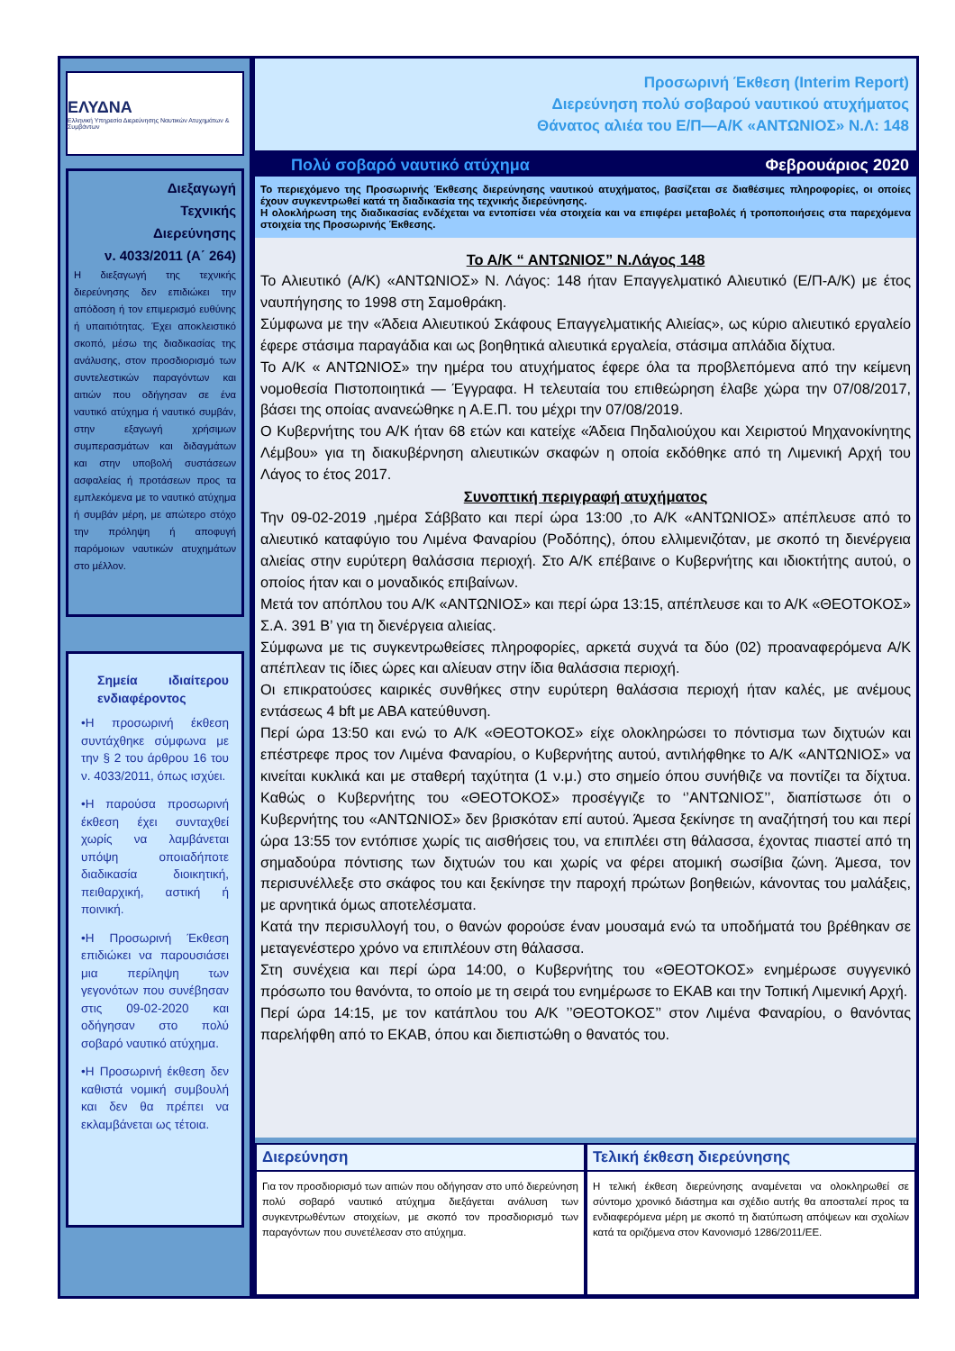ΕΛΥΔΝΑ
Ελληνική Υπηρεσία Διερεύνησης Ναυτικών Ατυχημάτων & Συμβάντων
Διεξαγωγή
Τεχνικής
Διερεύνησης
ν. 4033/2011 (Α΄ 264)
Η διεξαγωγή της τεχνικής διερεύνησης δεν επιδιώκει την απόδοση ή τον επιμερισμό ευθύνης ή υπαιτιότητας. Έχει αποκλειστικό σκοπό, μέσω της διαδικασίας της ανάλυσης, στον προσδιορισμό των συντελεστικών παραγόντων και αιτιών που οδήγησαν σε ένα ναυτικό ατύχημα ή ναυτικό συμβάν, στην εξαγωγή χρήσιμων συμπερασμάτων και διδαγμάτων και στην υποβολή συστάσεων ασφαλείας ή προτάσεων προς τα εμπλεκόμενα με το ναυτικό ατύχημα ή συμβάν μέρη, με απώτερο στόχο την πρόληψη ή αποφυγή παρόμοιων ναυτικών ατυχημάτων στο μέλλον.
Σημεία ιδιαίτερου ενδιαφέροντος
•Η προσωρινή έκθεση συντάχθηκε σύμφωνα με την § 2 του άρθρου 16 του ν. 4033/2011, όπως ισχύει.
•Η παρούσα προσωρινή έκθεση έχει συνταχθεί χωρίς να λαμβάνεται υπόψη οποιαδήποτε διαδικασία διοικητική, πειθαρχική, αστική ή ποινική.
•Η Προσωρινή Έκθεση επιδιώκει να παρουσιάσει μια περίληψη των γεγονότων που συνέβησαν στις 09-02-2020 και οδήγησαν στο πολύ σοβαρό ναυτικό ατύχημα.
•Η Προσωρινή έκθεση δεν καθιστά νομική συμβουλή και δεν θα πρέπει να εκλαμβάνεται ως τέτοια.
Προσωρινή Έκθεση (Interim Report)
Διερεύνηση πολύ σοβαρού ναυτικού ατυχήματος
Θάνατος αλιέα του Ε/Π—Α/Κ «ΑΝΤΩΝΙΟΣ» Ν.Λ: 148
Πολύ σοβαρό ναυτικό ατύχημα Φεβρουάριος 2020
Το περιεχόμενο της Προσωρινής Έκθεσης διερεύνησης ναυτικού ατυχήματος, βασίζεται σε διαθέσιμες πληροφορίες, οι οποίες έχουν συγκεντρωθεί κατά τη διαδικασία της τεχνικής διερεύνησης.
Η ολοκλήρωση της διαδικασίας ενδέχεται να εντοπίσει νέα στοιχεία και να επιφέρει μεταβολές ή τροποποιήσεις στα παρεχόμενα στοιχεία της Προσωρινής Έκθεσης.
Το Α/Κ “ ΑΝΤΩΝΙΟΣ” Ν.Λάγος 148
Το Αλιευτικό (Α/Κ) «ΑΝΤΩΝΙΟΣ» Ν. Λάγος: 148 ήταν Επαγγελματικό Αλιευτικό (Ε/Π-Α/Κ) με έτος ναυπήγησης το 1998 στη Σαμοθράκη.
Σύμφωνα με την «Άδεια Αλιευτικού Σκάφους Επαγγελματικής Αλιείας», ως κύριο αλιευτικό εργαλείο έφερε στάσιμα παραγάδια και ως βοηθητικά αλιευτικά εργαλεία, στάσιμα απλάδια δίχτυα.
Το Α/Κ « ΑΝΤΩΝΙΟΣ» την ημέρα του ατυχήματος έφερε όλα τα προβλεπόμενα από την κείμενη νομοθεσία Πιστοποιητικά — Έγγραφα. Η τελευταία του επιθεώρηση έλαβε χώρα την 07/08/2017, βάσει της οποίας ανανεώθηκε η Α.Ε.Π. του μέχρι την 07/08/2019.
Ο Κυβερνήτης του Α/Κ ήταν 68 ετών και κατείχε «Άδεια Πηδαλιούχου και Χειριστού Μηχανοκίνητης Λέμβου» για τη διακυβέρνηση αλιευτικών σκαφών η οποία εκδόθηκε από τη Λιμενική Αρχή του Λάγος το έτος 2017.
Συνοπτική περιγραφή ατυχήματος
Την 09-02-2019 ,ημέρα Σάββατο και περί ώρα 13:00 ,το Α/Κ «ΑΝΤΩΝΙΟΣ» απέπλευσε από το αλιευτικό καταφύγιο του Λιμένα Φαναρίου (Ροδόπης), όπου ελλιμενιζόταν, με σκοπό τη διενέργεια αλιείας στην ευρύτερη θαλάσσια περιοχή. Στο Α/Κ επέβαινε ο Κυβερνήτης και ιδιοκτήτης αυτού, ο οποίος ήταν και ο μοναδικός επιβαίνων.
Μετά τον απόπλου του Α/Κ «ΑΝΤΩΝΙΟΣ» και περί ώρα 13:15, απέπλευσε και το Α/Κ «ΘΕΟΤΟΚΟΣ» Σ.Α. 391 Β’ για τη διενέργεια αλιείας.
Σύμφωνα με τις συγκεντρωθείσες πληροφορίες, αρκετά συχνά τα δύο (02) προαναφερόμενα Α/Κ απέπλεαν τις ίδιες ώρες και αλίευαν στην ίδια θαλάσσια περιοχή.
Οι επικρατούσες καιρικές συνθήκες στην ευρύτερη θαλάσσια περιοχή ήταν καλές, με ανέμους εντάσεως 4 bft με ΑΒΑ κατεύθυνση.
Περί ώρα 13:50 και ενώ το Α/Κ «ΘΕΟΤΟΚΟΣ» είχε ολοκληρώσει το πόντισμα των διχτυών και επέστρεφε προς τον Λιμένα Φαναρίου, ο Κυβερνήτης αυτού, αντιλήφθηκε το Α/Κ «ΑΝΤΩΝΙΟΣ» να κινείται κυκλικά και με σταθερή ταχύτητα (1 ν.μ.) στο σημείο όπου συνήθιζε να ποντίζει τα δίχτυα. Καθώς ο Κυβερνήτης του «ΘΕΟΤΟΚΟΣ» προσέγγιζε το ‘’ΑΝΤΩΝΙΟΣ’’, διαπίστωσε ότι ο Κυβερνήτης του «ΑΝΤΩΝΙΟΣ» δεν βρισκόταν επί αυτού. Άμεσα ξεκίνησε τη αναζήτησή του και περί ώρα 13:55 τον εντόπισε χωρίς τις αισθήσεις του, να επιπλέει στη θάλασσα, έχοντας πιαστεί από τη σημαδούρα πόντισης των διχτυών του και χωρίς να φέρει ατομική σωσίβια ζώνη. Άμεσα, τον περισυνέλλεξε στο σκάφος του και ξεκίνησε την παροχή πρώτων βοηθειών, κάνοντας του μαλάξεις, με αρνητικά όμως αποτελέσματα.
Κατά την περισυλλογή του, ο θανών φορούσε έναν μουσαμά ενώ τα υποδήματά του βρέθηκαν σε μεταγενέστερο χρόνο να επιπλέουν στη θάλασσα.
Στη συνέχεια και περί ώρα 14:00, ο Κυβερνήτης του «ΘΕΟΤΟΚΟΣ» ενημέρωσε συγγενικό πρόσωπο του θανόντα, το οποίο με τη σειρά του ενημέρωσε το ΕΚΑΒ και την Τοπική Λιμενική Αρχή.
Περί ώρα 14:15, με τον κατάπλου του Α/Κ ’’ΘΕΟΤΟΚΟΣ’’ στον Λιμένα Φαναρίου, ο θανόντας παρελήφθη από το ΕΚΑΒ, όπου και διεπιστώθη ο θανατός του.
Διερεύνηση
Για τον προσδιορισμό των αιτιών που οδήγησαν στο υπό διερεύνηση πολύ σοβαρό ναυτικό ατύχημα διεξάγεται ανάλυση των συγκεντρωθέντων στοιχείων, με σκοπό τον προσδιορισμό των παραγόντων που συνετέλεσαν στο ατύχημα.
Τελική έκθεση διερεύνησης
Η τελική έκθεση διερεύνησης αναμένεται να ολοκληρωθεί σε σύντομο χρονικό διάστημα και σχέδιο αυτής θα αποσταλεί προς τα ενδιαφερόμενα μέρη με σκοπό τη διατύπωση απόψεων και σχολίων κατά τα οριζόμενα στον Κανονισμό 1286/2011/ΕΕ.